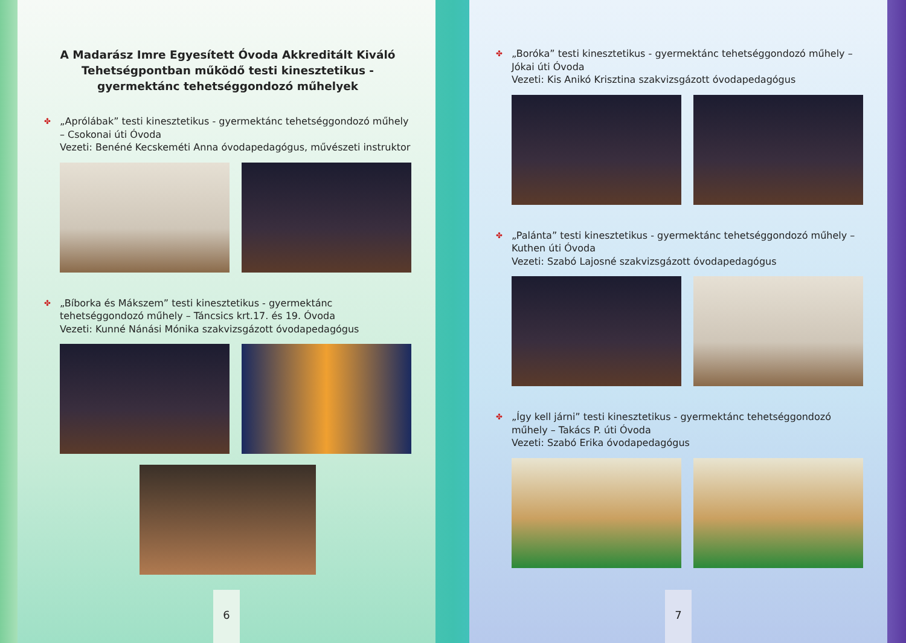A Madarász Imre Egyesített Óvoda Akkreditált Kiváló Tehetségpontban működő testi kinesztetikus - gyermektánc tehetséggondozó műhelyek
✤ „Aprólábak” testi kinesztetikus - gyermektánc tehetséggondozó műhely – Csokonai úti Óvoda
Vezeti: Benéné Kecskeméti Anna óvodapedagógus, művészeti instruktor
✤ „Bíborka és Mákszem” testi kinesztetikus - gyermektánc tehetséggondozó műhely – Táncsics krt.17. és 19. Óvoda
Vezeti: Kunné Nánási Mónika szakvizsgázott óvodapedagógus
6
✤ „Boróka” testi kinesztetikus - gyermektánc tehetséggondozó műhely – Jókai úti Óvoda
Vezeti: Kis Anikó Krisztina szakvizsgázott óvodapedagógus
✤ „Palánta” testi kinesztetikus - gyermektánc tehetséggondozó műhely – Kuthen úti Óvoda
Vezeti: Szabó Lajosné szakvizsgázott óvodapedagógus
✤ „Így kell járni” testi kinesztetikus - gyermektánc tehetséggondozó műhely – Takács P. úti Óvoda
Vezeti: Szabó Erika óvodapedagógus
7